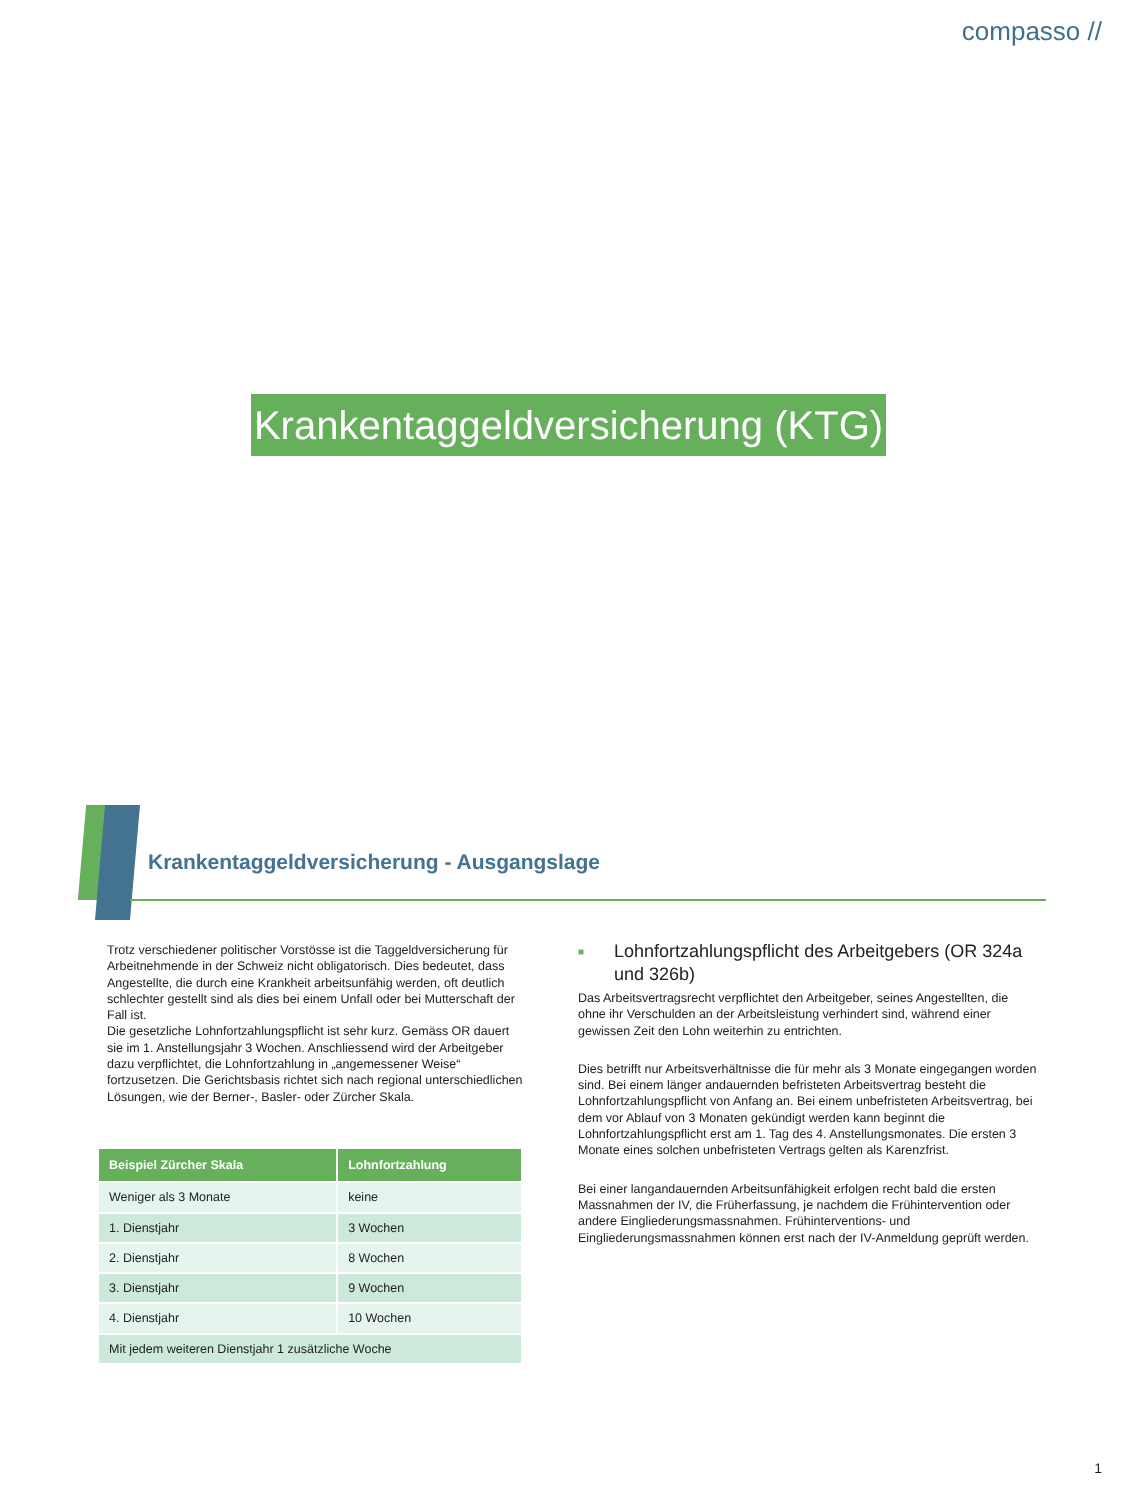compasso //
Krankentaggeldversicherung (KTG)
Krankentaggeldversicherung - Ausgangslage
Trotz verschiedener politischer Vorstösse ist die Taggeldversicherung für Arbeitnehmende in der Schweiz nicht obligatorisch. Dies bedeutet, dass Angestellte, die durch eine Krankheit arbeitsunfähig werden, oft deutlich schlechter gestellt sind als dies bei einem Unfall oder bei Mutterschaft der Fall ist.
Die gesetzliche Lohnfortzahlungspflicht ist sehr kurz. Gemäss OR dauert sie im 1. Anstellungsjahr 3 Wochen. Anschliessend wird der Arbeitgeber dazu verpflichtet, die Lohnfortzahlung in „angemessener Weise“ fortzusetzen. Die Gerichtsbasis richtet sich nach regional unterschiedlichen Lösungen, wie der Berner-, Basler- oder Zürcher Skala.
| Beispiel Zürcher Skala | Lohnfortzahlung |
| --- | --- |
| Weniger als 3 Monate | keine |
| 1. Dienstjahr | 3 Wochen |
| 2. Dienstjahr | 8 Wochen |
| 3. Dienstjahr | 9 Wochen |
| 4. Dienstjahr | 10 Wochen |
| Mit jedem weiteren Dienstjahr 1 zusätzliche Woche | |
■ Lohnfortzahlungspflicht des Arbeitgebers (OR 324a und 326b)
Das Arbeitsvertragsrecht verpflichtet den Arbeitgeber, seines Angestellten, die ohne ihr Verschulden an der Arbeitsleistung verhindert sind, während einer gewissen Zeit den Lohn weiterhin zu entrichten.
Dies betrifft nur Arbeitsverhältnisse die für mehr als 3 Monate eingegangen worden sind. Bei einem länger andauernden befristeten Arbeitsvertrag besteht die Lohnfortzahlungspflicht von Anfang an. Bei einem unbefristeten Arbeitsvertrag, bei dem vor Ablauf von 3 Monaten gekündigt werden kann beginnt die Lohnfortzahlungspflicht erst am 1. Tag des 4. Anstellungsmonates. Die ersten 3 Monate eines solchen unbefristeten Vertrags gelten als Karenzfrist.
Bei einer langandauernden Arbeitsunfähigkeit erfolgen recht bald die ersten Massnahmen der IV, die Früherfassung, je nachdem die Frühintervention oder andere Eingliederungsmassnahmen. Frühinterventions- und Eingliederungsmassnahmen können erst nach der IV-Anmeldung geprüft werden.
1